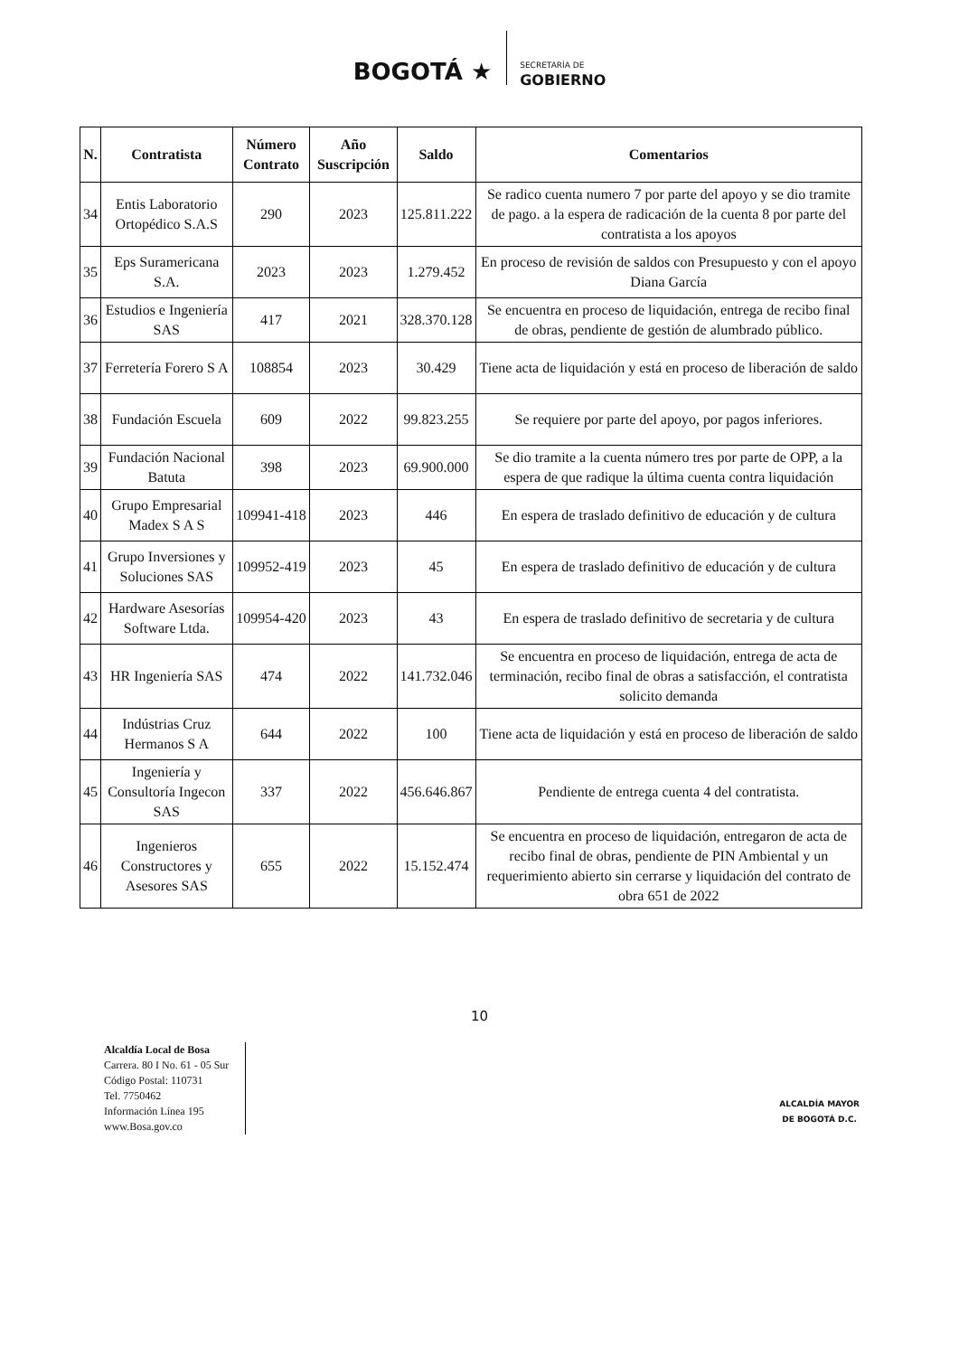BOGOTÁ ★ SECRETARÍA DE
GOBIERNO
| N. | Contratista | Número Contrato | Año Suscripción | Saldo | Comentarios |
| --- | --- | --- | --- | --- | --- |
| 34 | Entis Laboratorio Ortopédico S.A.S | 290 | 2023 | 125.811.222 | Se radico cuenta numero 7 por parte del apoyo y se dio tramite de pago. a la espera de radicación de la cuenta 8 por parte del contratista a los apoyos |
| 35 | Eps Suramericana S.A. | 2023 | 2023 | 1.279.452 | En proceso de revisión de saldos con Presupuesto y con el apoyo Diana García |
| 36 | Estudios e Ingeniería SAS | 417 | 2021 | 328.370.128 | Se encuentra en proceso de liquidación, entrega de recibo final de obras, pendiente de gestión de alumbrado público. |
| 37 | Ferretería Forero S A | 108854 | 2023 | 30.429 | Tiene acta de liquidación y está en proceso de liberación de saldo |
| 38 | Fundación Escuela | 609 | 2022 | 99.823.255 | Se requiere por parte del apoyo, por pagos inferiores. |
| 39 | Fundación Nacional Batuta | 398 | 2023 | 69.900.000 | Se dio tramite a la cuenta número tres por parte de OPP, a la espera de que radique la última cuenta contra liquidación |
| 40 | Grupo Empresarial Madex S A S | 109941-418 | 2023 | 446 | En espera de traslado definitivo de educación y de cultura |
| 41 | Grupo Inversiones y Soluciones SAS | 109952-419 | 2023 | 45 | En espera de traslado definitivo de educación y de cultura |
| 42 | Hardware Asesorías Software Ltda. | 109954-420 | 2023 | 43 | En espera de traslado definitivo de secretaria y de cultura |
| 43 | HR Ingeniería SAS | 474 | 2022 | 141.732.046 | Se encuentra en proceso de liquidación, entrega de acta de terminación, recibo final de obras a satisfacción, el contratista solicito demanda |
| 44 | Indústrias Cruz Hermanos S A | 644 | 2022 | 100 | Tiene acta de liquidación y está en proceso de liberación de saldo |
| 45 | Ingeniería y Consultoría Ingecon SAS | 337 | 2022 | 456.646.867 | Pendiente de entrega cuenta 4 del contratista. |
| 46 | Ingenieros Constructores y Asesores SAS | 655 | 2022 | 15.152.474 | Se encuentra en proceso de liquidación, entregaron de acta de recibo final de obras, pendiente de PIN Ambiental y un requerimiento abierto sin cerrarse y liquidación del contrato de obra 651 de 2022 |
10
Alcaldía Local de Bosa
Carrera. 80 I No. 61 - 05 Sur
Código Postal: 110731
Tel. 7750462
Información Línea 195
www.Bosa.gov.co
ALCALDÍA MAYOR
DE BOGOTÁ D.C.